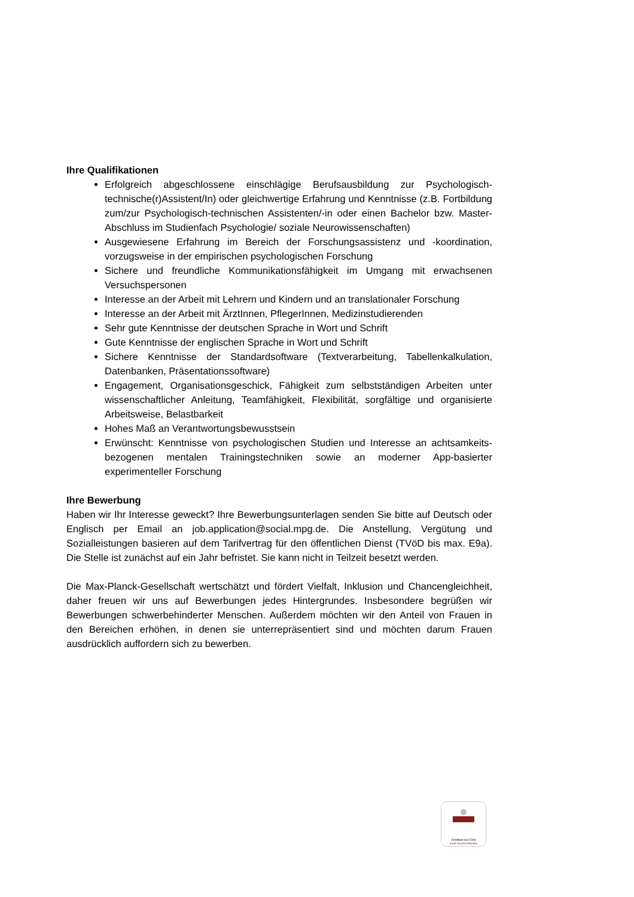Ihre Qualifikationen
Erfolgreich abgeschlossene einschlägige Berufsausbildung zur Psychologisch-technische(r)Assistent/In) oder gleichwertige Erfahrung und Kenntnisse (z.B. Fortbildung zum/zur Psychologisch-technischen Assistenten/-in oder einen Bachelor bzw. Master-Abschluss im Studienfach Psychologie/ soziale Neurowissenschaften)
Ausgewiesene Erfahrung im Bereich der Forschungsassistenz und -koordination, vorzugsweise in der empirischen psychologischen Forschung
Sichere und freundliche Kommunikationsfähigkeit im Umgang mit erwachsenen Versuchspersonen
Interesse an der Arbeit mit Lehrern und Kindern und an translationaler Forschung
Interesse an der Arbeit mit ÄrztInnen, PflegerInnen, Medizinstudierenden
Sehr gute Kenntnisse der deutschen Sprache in Wort und Schrift
Gute Kenntnisse der englischen Sprache in Wort und Schrift
Sichere Kenntnisse der Standardsoftware (Textverarbeitung, Tabellenkalkulation, Datenbanken, Präsentationssoftware)
Engagement, Organisationsgeschick, Fähigkeit zum selbstständigen Arbeiten unter wissenschaftlicher Anleitung, Teamfähigkeit, Flexibilität, sorgfältige und organisierte Arbeitsweise, Belastbarkeit
Hohes Maß an Verantwortungsbewusstsein
Erwünscht: Kenntnisse von psychologischen Studien und Interesse an achtsamkeits-bezogenen mentalen Trainingstechniken sowie an moderner App-basierter experimenteller Forschung
Ihre Bewerbung
Haben wir Ihr Interesse geweckt? Ihre Bewerbungsunterlagen senden Sie bitte auf Deutsch oder Englisch per Email an job.application@social.mpg.de. Die Anstellung, Vergütung und Sozialleistungen basieren auf dem Tarifvertrag für den öffentlichen Dienst (TVöD bis max. E9a). Die Stelle ist zunächst auf ein Jahr befristet. Sie kann nicht in Teilzeit besetzt werden.
Die Max-Planck-Gesellschaft wertschätzt und fördert Vielfalt, Inklusion und Chancengleichheit, daher freuen wir uns auf Bewerbungen jedes Hintergrundes. Insbesondere begrüßen wir Bewerbungen schwerbehinderter Menschen. Außerdem möchten wir den Anteil von Frauen in den Bereichen erhöhen, in denen sie unterrepräsentiert sind und möchten darum Frauen ausdrücklich auffordern sich zu bewerben.
Zertifikat seit 2006
audit berufundfamilie